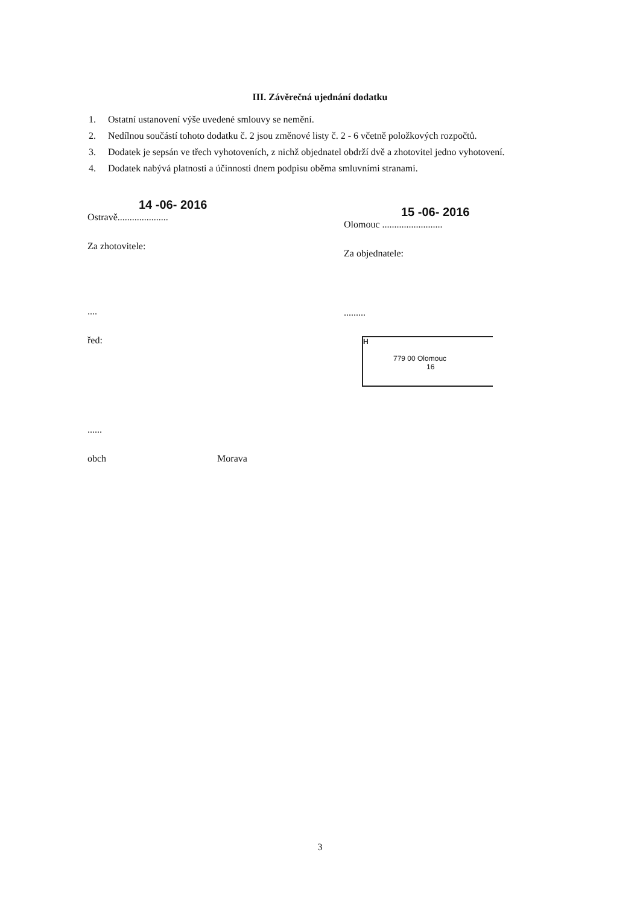III. Závěrečná ujednání dodatku
1. Ostatní ustanovení výše uvedené smlouvy se nemění.
2. Nedílnou součástí tohoto dodatku č. 2 jsou změnové listy č. 2 - 6 včetně položkových rozpočtů.
3. Dodatek je sepsán ve třech vyhotoveních, z nichž objednatel obdrží dvě a zhotovitel jedno vyhotovení.
4. Dodatek nabývá platnosti a účinnosti dnem podpisu oběma smluvními stranami.
14 -06- 2016
Ostravě.....................
Za zhotovitele:
....
řed:
......
obch Morava
15 -06- 2016
Olomouc .........................
Za objednatele:
.........
H
779 00 Olomouc
16
3